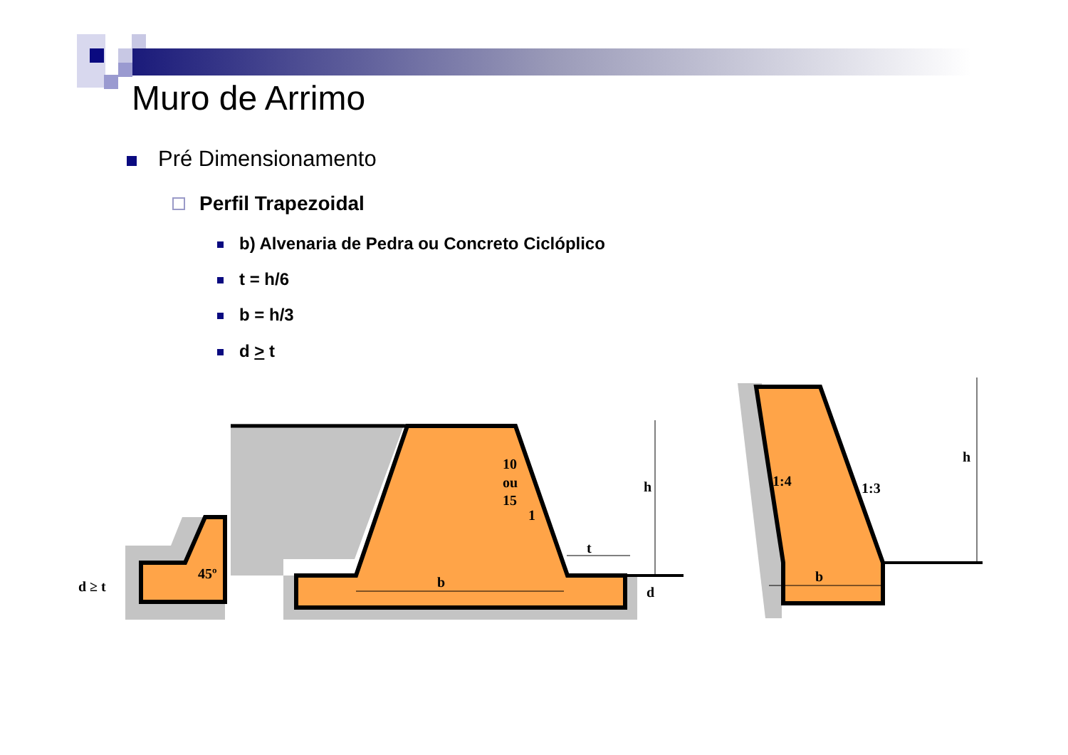Muro de Arrimo
Pré Dimensionamento
Perfil Trapezoidal
b) Alvenaria de Pedra ou Concreto Ciclóplico
t = h/6
b = h/3
d > t
45º
d ≥ t
10
ou
15
1
t
h
b
d
1:4
1:3
h
b